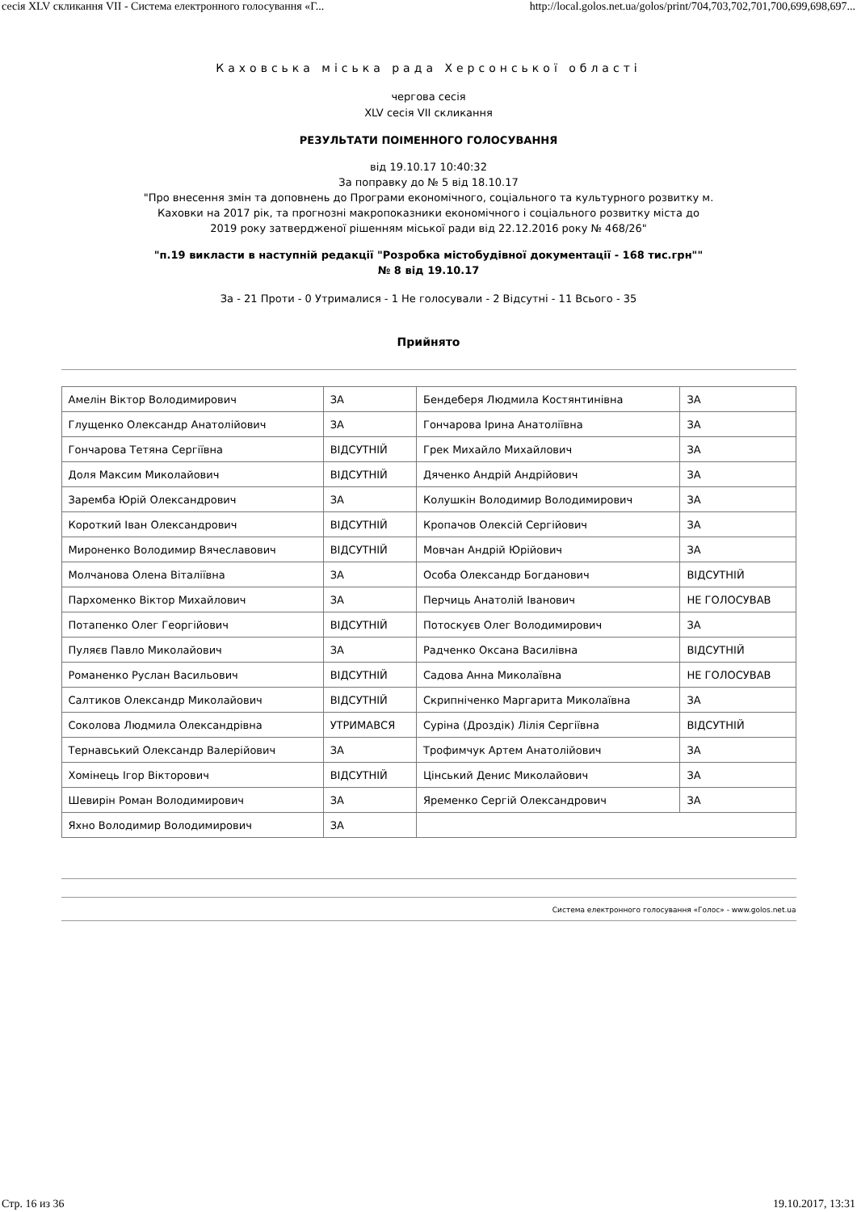сесія XLV скликання VII - Система електронного голосування «Г... http://local.golos.net.ua/golos/print/704,703,702,701,700,699,698,697...
Каховська міська рада Херсонської області
чергова сесія
XLV сесія VII скликання
РЕЗУЛЬТАТИ ПОІМЕННОГО ГОЛОСУВАННЯ
від 19.10.17 10:40:32
За поправку до № 5 від 18.10.17
"Про внесення змін та доповнень до Програми економічного, соціального та культурного розвитку м.
Каховки на 2017 рік, та прогнозні макропоказники економічного і соціального розвитку міста до
2019 року затвердженої рішенням міської ради від 22.12.2016 року № 468/26"
"п.19 викласти в наступній редакції "Розробка містобудівної документації - 168 тис.грн""
№ 8 від 19.10.17
За - 21 Проти - 0 Утрималися - 1 Не голосували - 2 Відсутні - 11 Всього - 35
Прийнято
| Амелін Віктор Володимирович | ЗА | Бендеберя Людмила Костянтинівна | ЗА |
| Глущенко Олександр Анатолійович | ЗА | Гончарова Ірина Анатоліївна | ЗА |
| Гончарова Тетяна Сергіївна | ВІДСУТНІЙ | Грек Михайло Михайлович | ЗА |
| Доля Максим Миколайович | ВІДСУТНІЙ | Дяченко Андрій Андрійович | ЗА |
| Заремба Юрій Олександрович | ЗА | Колушкін Володимир Володимирович | ЗА |
| Короткий Іван Олександрович | ВІДСУТНІЙ | Кропачов Олексій Сергійович | ЗА |
| Мироненко Володимир Вячеславович | ВІДСУТНІЙ | Мовчан Андрій Юрійович | ЗА |
| Молчанова Олена Віталіївна | ЗА | Особа Олександр Богданович | ВІДСУТНІЙ |
| Пархоменко Віктор Михайлович | ЗА | Перчиць Анатолій Іванович | НЕ ГОЛОСУВАВ |
| Потапенко Олег Георгійович | ВІДСУТНІЙ | Потоскуєв Олег Володимирович | ЗА |
| Пуляєв Павло Миколайович | ЗА | Радченко Оксана Василівна | ВІДСУТНІЙ |
| Романенко Руслан Васильович | ВІДСУТНІЙ | Садова Анна Миколаївна | НЕ ГОЛОСУВАВ |
| Салтиков Олександр Миколайович | ВІДСУТНІЙ | Скрипніченко Маргарита Миколаївна | ЗА |
| Соколова Людмила Олександрівна | УТРИМАВСЯ | Суріна (Дроздік) Лілія Сергіївна | ВІДСУТНІЙ |
| Тернавський Олександр Валерійович | ЗА | Трофимчук Артем Анатолійович | ЗА |
| Хомінець Ігор Вікторович | ВІДСУТНІЙ | Цінський Денис Миколайович | ЗА |
| Шевирін Роман Володимирович | ЗА | Яременко Сергій Олександрович | ЗА |
| Яхно Володимир Володимирович | ЗА | | |
Система електронного голосування «Голос» - www.golos.net.ua
Стр. 16 из 36 19.10.2017, 13:31